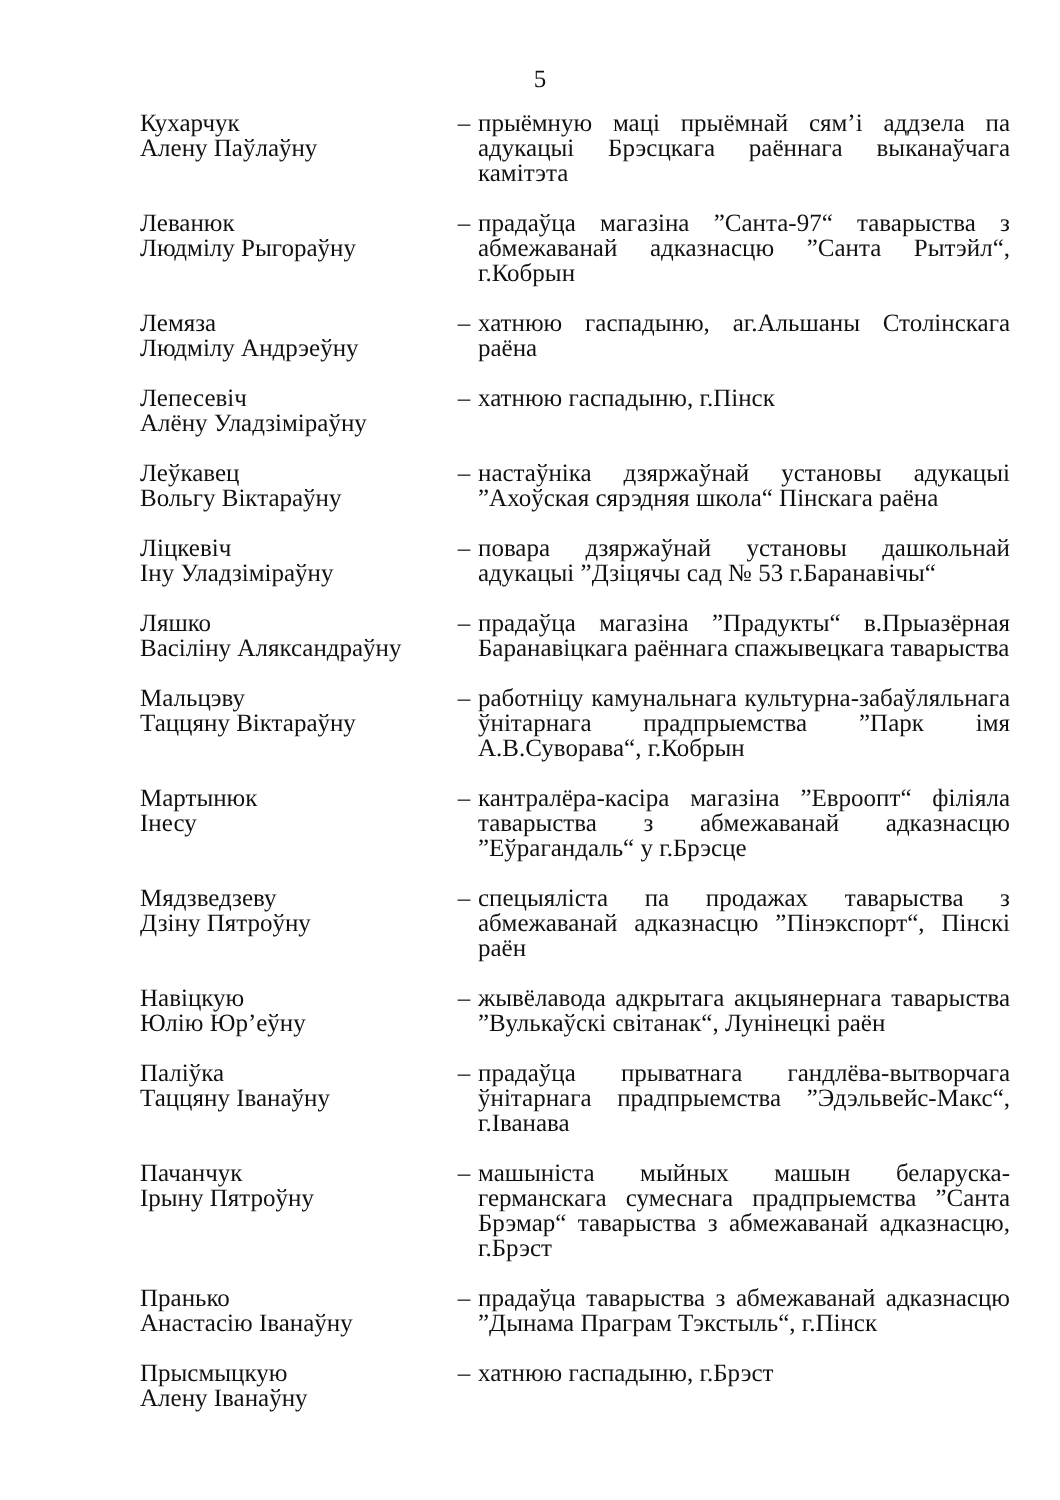5
| Кухарчук Алену Паўлаўну | – | прыёмную маці прыёмнай сям’і аддзела па адукацыі Брэсцкага раённага выканаўчага камітэта |
| Леванюк Людмілу Рыгораўну | – | прадаўца магазіна ”Санта-97“ таварыства з абмежаванай адказнасцю ”Санта Рытэйл“, г.Кобрын |
| Лемяза Людмілу Андрэеўну | – | хатнюю гаспадыню, аг.Альшаны Столінскага раёна |
| Лепесевіч Алёну Уладзіміраўну | – | хатнюю гаспадыню, г.Пінск |
| Леўкавец Вольгу Віктараўну | – | настаўніка дзяржаўнай установы адукацыі ”Ахоўская сярэдняя школа“ Пінскага раёна |
| Ліцкевіч Іну Уладзіміраўну | – | повара дзяржаўнай установы дашкольнай адукацыі ”Дзіцячы сад № 53 г.Баранавічы“ |
| Ляшко Васіліну Аляксандраўну | – | прадаўца магазіна ”Прадукты“ в.Прыазёрная Баранавіцкага раённага спажывецкага таварыства |
| Мальцэву Таццяну Віктараўну | – | работніцу камунальнага культурна-забаўляльнага ўнітарнага прадпрыемства ”Парк імя А.В.Суворава“, г.Кобрын |
| Мартынюк Інесу | – | кантралёра-касіра магазіна ”Евроопт“ філіяла таварыства з абмежаванай адказнасцю ”Еўрагандаль“ у г.Брэсце |
| Мядзведзеву Дзіну Пятроўну | – | спецыяліста па продажах таварыства з абмежаванай адказнасцю ”Пінэкспорт“, Пінскі раён |
| Навіцкую Юлію Юр’еўну | – | жывёлавода адкрытага акцыянернага таварыства ”Вулькаўскі світанак“, Лунінецкі раён |
| Паліўка Таццяну Іванаўну | – | прадаўца прыватнага гандлёва-вытворчага ўнітарнага прадпрыемства ”Эдэльвейс-Макс“, г.Іванава |
| Пачанчук Ірыну Пятроўну | – | машыніста мыйных машын беларуска-германскага сумеснага прадпрыемства ”Санта Брэмар“ таварыства з абмежаванай адказнасцю, г.Брэст |
| Пранько Анастасію Іванаўну | – | прадаўца таварыства з абмежаванай адказнасцю ”Дынама Праграм Тэкстыль“, г.Пінск |
| Прысмыцкую Алену Іванаўну | – | хатнюю гаспадыню, г.Брэст |